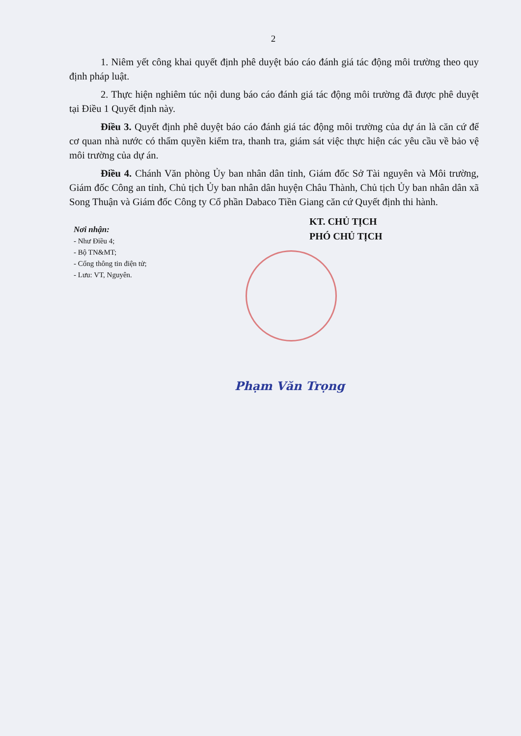2
1. Niêm yết công khai quyết định phê duyệt báo cáo đánh giá tác động môi trường theo quy định pháp luật.
2. Thực hiện nghiêm túc nội dung báo cáo đánh giá tác động môi trường đã được phê duyệt tại Điều 1 Quyết định này.
Điều 3. Quyết định phê duyệt báo cáo đánh giá tác động môi trường của dự án là căn cứ để cơ quan nhà nước có thẩm quyền kiểm tra, thanh tra, giám sát việc thực hiện các yêu cầu về bảo vệ môi trường của dự án.
Điều 4. Chánh Văn phòng Ủy ban nhân dân tỉnh, Giám đốc Sở Tài nguyên và Môi trường, Giám đốc Công an tỉnh, Chủ tịch Ủy ban nhân dân huyện Châu Thành, Chủ tịch Ủy ban nhân dân xã Song Thuận và Giám đốc Công ty Cổ phần Dabaco Tiền Giang căn cứ Quyết định thi hành.
Nơi nhận:
- Như Điều 4;
- Bộ TN&MT;
- Cổng thông tin điện tử;
- Lưu: VT, Nguyên.
KT. CHỦ TỊCH
PHÓ CHỦ TỊCH
Phạm Văn Trọng